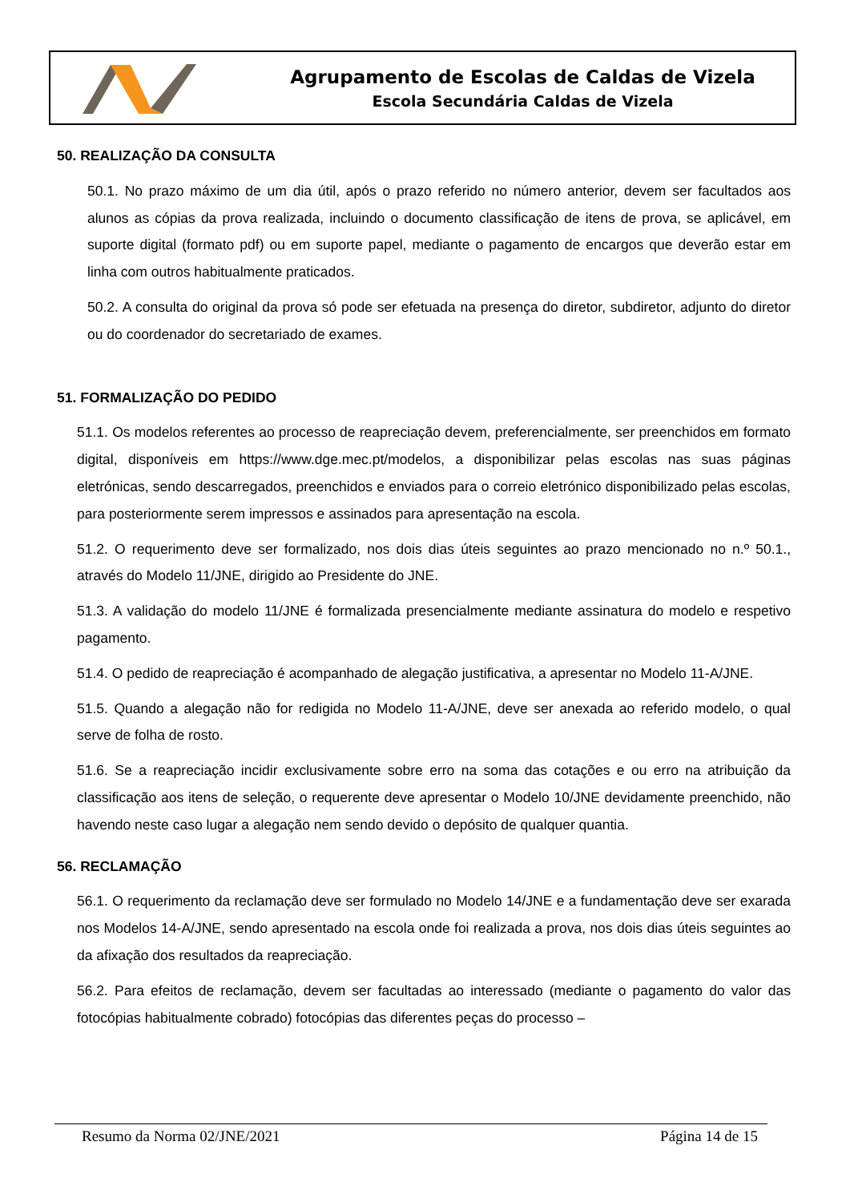Agrupamento de Escolas de Caldas de Vizela
Escola Secundária Caldas de Vizela
50. REALIZAÇÃO DA CONSULTA
50.1. No prazo máximo de um dia útil, após o prazo referido no número anterior, devem ser facultados aos alunos as cópias da prova realizada, incluindo o documento classificação de itens de prova, se aplicável, em suporte digital (formato pdf) ou em suporte papel, mediante o pagamento de encargos que deverão estar em linha com outros habitualmente praticados.
50.2. A consulta do original da prova só pode ser efetuada na presença do diretor, subdiretor, adjunto do diretor ou do coordenador do secretariado de exames.
51. FORMALIZAÇÃO DO PEDIDO
51.1. Os modelos referentes ao processo de reapreciação devem, preferencialmente, ser preenchidos em formato digital, disponíveis em https://www.dge.mec.pt/modelos, a disponibilizar pelas escolas nas suas páginas eletrónicas, sendo descarregados, preenchidos e enviados para o correio eletrónico disponibilizado pelas escolas, para posteriormente serem impressos e assinados para apresentação na escola.
51.2. O requerimento deve ser formalizado, nos dois dias úteis seguintes ao prazo mencionado no n.º 50.1., através do Modelo 11/JNE, dirigido ao Presidente do JNE.
51.3. A validação do modelo 11/JNE é formalizada presencialmente mediante assinatura do modelo e respetivo pagamento.
51.4. O pedido de reapreciação é acompanhado de alegação justificativa, a apresentar no Modelo 11-A/JNE.
51.5. Quando a alegação não for redigida no Modelo 11-A/JNE, deve ser anexada ao referido modelo, o qual serve de folha de rosto.
51.6. Se a reapreciação incidir exclusivamente sobre erro na soma das cotações e ou erro na atribuição da classificação aos itens de seleção, o requerente deve apresentar o Modelo 10/JNE devidamente preenchido, não havendo neste caso lugar a alegação nem sendo devido o depósito de qualquer quantia.
56. RECLAMAÇÃO
56.1. O requerimento da reclamação deve ser formulado no Modelo 14/JNE e a fundamentação deve ser exarada nos Modelos 14-A/JNE, sendo apresentado na escola onde foi realizada a prova, nos dois dias úteis seguintes ao da afixação dos resultados da reapreciação.
56.2. Para efeitos de reclamação, devem ser facultadas ao interessado (mediante o pagamento do valor das fotocópias habitualmente cobrado) fotocópias das diferentes peças do processo –
Resumo da Norma 02/JNE/2021 Página 14 de 15